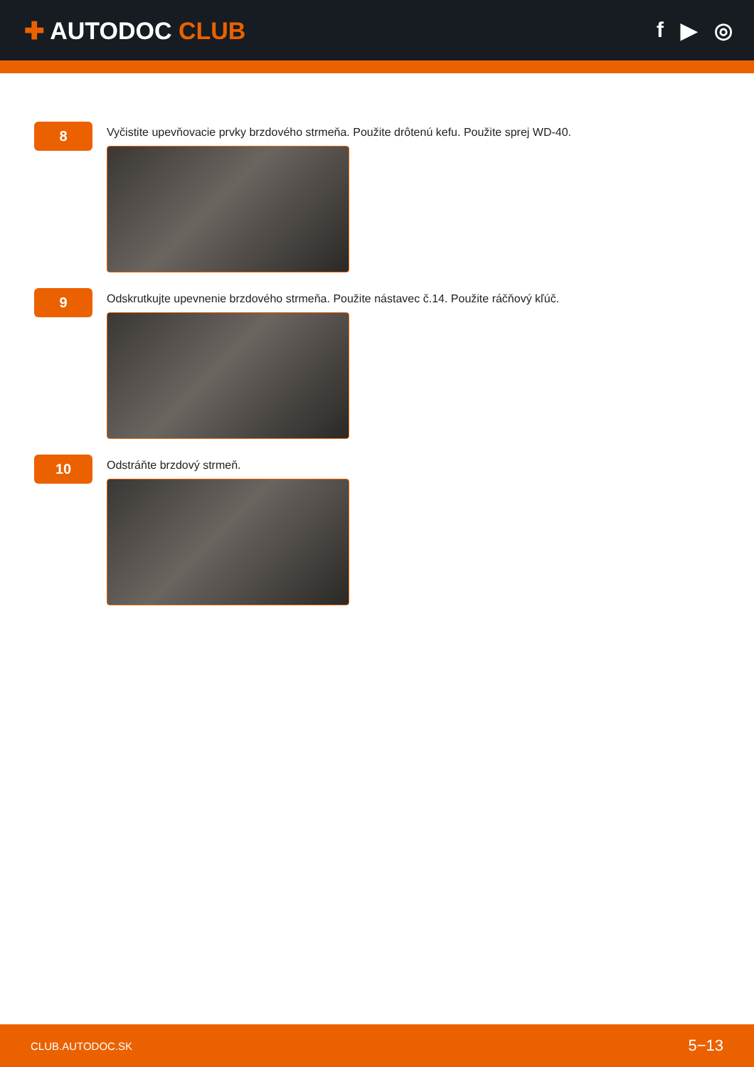✚ AUTODOC CLUB f ▶ ◎
8
Vyčistite upevňovacie prvky brzdového strmeňa. Použite drôtenú kefu. Použite sprej WD-40.
9
Odskrutkujte upevnenie brzdového strmeňa. Použite nástavec č.14. Použite ráčňový kľúč.
10
Odstráňte brzdový strmeň.
CLUB.AUTODOC.SK 5−13